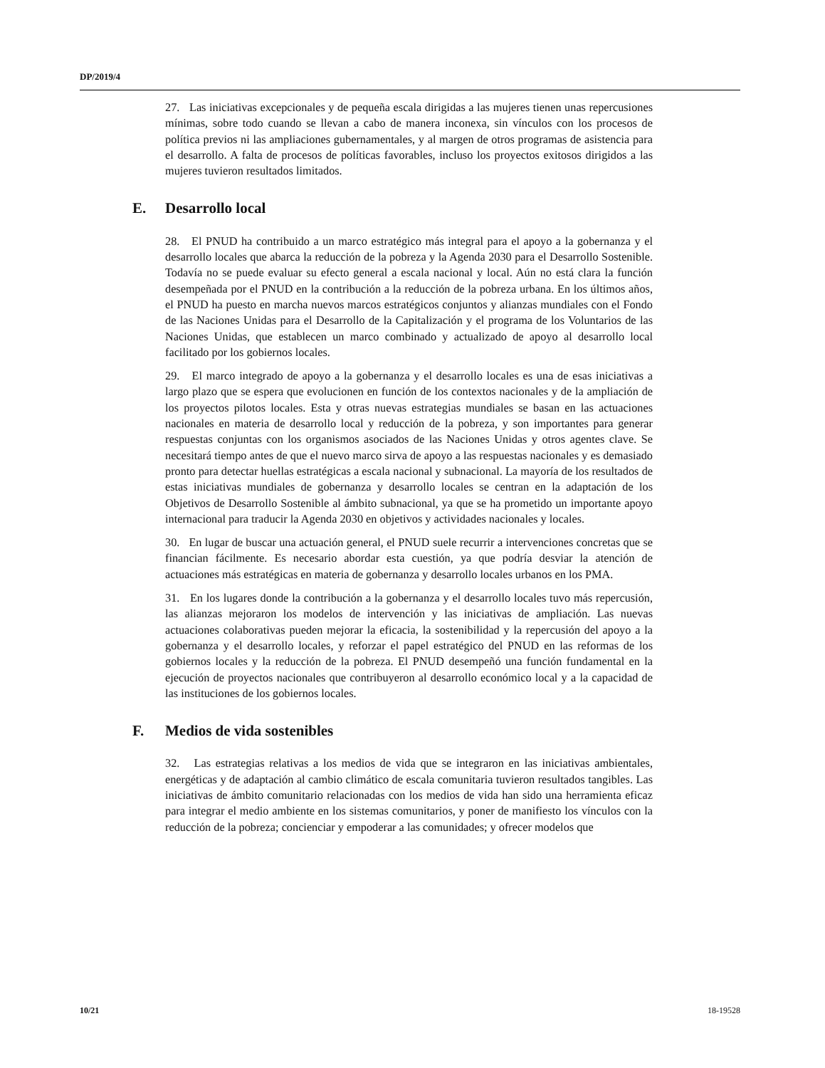DP/2019/4
27. Las iniciativas excepcionales y de pequeña escala dirigidas a las mujeres tienen unas repercusiones mínimas, sobre todo cuando se llevan a cabo de manera inconexa, sin vínculos con los procesos de política previos ni las ampliaciones gubernamentales, y al margen de otros programas de asistencia para el desarrollo. A falta de procesos de políticas favorables, incluso los proyectos exitosos dirigidos a las mujeres tuvieron resultados limitados.
E. Desarrollo local
28. El PNUD ha contribuido a un marco estratégico más integral para el apoyo a la gobernanza y el desarrollo locales que abarca la reducción de la pobreza y la Agenda 2030 para el Desarrollo Sostenible. Todavía no se puede evaluar su efecto general a escala nacional y local. Aún no está clara la función desempeñada por el PNUD en la contribución a la reducción de la pobreza urbana. En los últimos años, el PNUD ha puesto en marcha nuevos marcos estratégicos conjuntos y alianzas mundiales con el Fondo de las Naciones Unidas para el Desarrollo de la Capitalización y el programa de los Voluntarios de las Naciones Unidas, que establecen un marco combinado y actualizado de apoyo al desarrollo local facilitado por los gobiernos locales.
29. El marco integrado de apoyo a la gobernanza y el desarrollo locales es una de esas iniciativas a largo plazo que se espera que evolucionen en función de los contextos nacionales y de la ampliación de los proyectos pilotos locales. Esta y otras nuevas estrategias mundiales se basan en las actuaciones nacionales en materia de desarrollo local y reducción de la pobreza, y son importantes para generar respuestas conjuntas con los organismos asociados de las Naciones Unidas y otros agentes clave. Se necesitará tiempo antes de que el nuevo marco sirva de apoyo a las respuestas nacionales y es demasiado pronto para detectar huellas estratégicas a escala nacional y subnacional. La mayoría de los resultados de estas iniciativas mundiales de gobernanza y desarrollo locales se centran en la adaptación de los Objetivos de Desarrollo Sostenible al ámbito subnacional, ya que se ha prometido un importante apoyo internacional para traducir la Agenda 2030 en objetivos y actividades nacionales y locales.
30. En lugar de buscar una actuación general, el PNUD suele recurrir a intervenciones concretas que se financian fácilmente. Es necesario abordar esta cuestión, ya que podría desviar la atención de actuaciones más estratégicas en materia de gobernanza y desarrollo locales urbanos en los PMA.
31. En los lugares donde la contribución a la gobernanza y el desarrollo locales tuvo más repercusión, las alianzas mejoraron los modelos de intervención y las iniciativas de ampliación. Las nuevas actuaciones colaborativas pueden mejorar la eficacia, la sostenibilidad y la repercusión del apoyo a la gobernanza y el desarrollo locales, y reforzar el papel estratégico del PNUD en las reformas de los gobiernos locales y la reducción de la pobreza. El PNUD desempeñó una función fundamental en la ejecución de proyectos nacionales que contribuyeron al desarrollo económico local y a la capacidad de las instituciones de los gobiernos locales.
F. Medios de vida sostenibles
32. Las estrategias relativas a los medios de vida que se integraron en las iniciativas ambientales, energéticas y de adaptación al cambio climático de escala comunitaria tuvieron resultados tangibles. Las iniciativas de ámbito comunitario relacionadas con los medios de vida han sido una herramienta eficaz para integrar el medio ambiente en los sistemas comunitarios, y poner de manifiesto los vínculos con la reducción de la pobreza; concienciar y empoderar a las comunidades; y ofrecer modelos que
10/21 18-19528